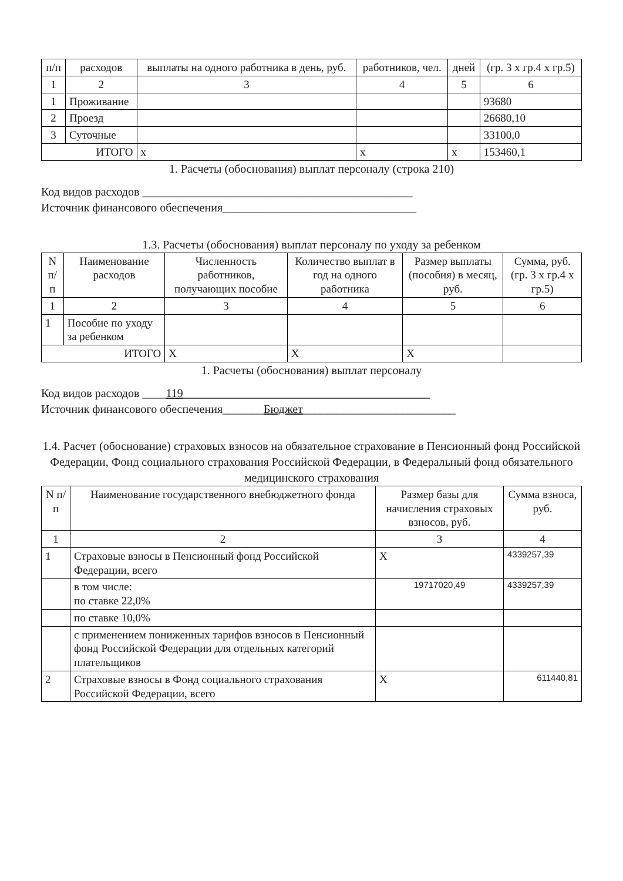| п/п | расходов | выплаты на одного работника в день, руб. | работников, чел. | дней | (гр. 3 х гр.4 х гр.5) |
| --- | --- | --- | --- | --- | --- |
| 1 | 2 | 3 | 4 | 5 | 6 |
| 1 | Проживание | | | | 93680 |
| 2 | Проезд | | | | 26680,10 |
| 3 | Суточные | | | | 33100,0 |
| ИТОГО | | х | х | х | 153460,1 |
1. Расчеты (обоснования) выплат персоналу (строка 210)
Код видов расходов ______________________________________________
Источник финансового обеспечения_________________________________
1.3. Расчеты (обоснования) выплат персоналу по уходу за ребенком
| N п/п | Наименование расходов | Численность работников, получающих пособие | Количество выплат в год на одного работника | Размер выплаты (пособия) в месяц, руб. | Сумма, руб. (гр. 3 х гр.4 х гр.5) |
| --- | --- | --- | --- | --- | --- |
| 1 | 2 | 3 | 4 | 5 | 6 |
| 1 | Пособие по уходу за ребенком | | | | |
| ИТОГО | | X | X | X | |
1. Расчеты (обоснования) выплат персоналу
Код видов расходов ____119__________________________________________
Источник финансового обеспечения_______Бюджет__________________________
1.4. Расчет (обоснование) страховых взносов на обязательное страхование в Пенсионный фонд Российской Федерации, Фонд социального страхования Российской Федерации, в Федеральный фонд обязательного медицинского страхования
| N п/п | Наименование государственного внебюджетного фонда | Размер базы для начисления страховых взносов, руб. | Сумма взноса, руб. |
| --- | --- | --- | --- |
| 1 | 2 | 3 | 4 |
| 1 | Страховые взносы в Пенсионный фонд Российской Федерации, всего | X | 4339257,39 |
| | в том числе: по ставке 22,0% | 19717020,49 | 4339257,39 |
| | по ставке 10,0% | | |
| | с применением пониженных тарифов взносов в Пенсионный фонд Российской Федерации для отдельных категорий плательщиков | | |
| 2 | Страховые взносы в Фонд социального страхования Российской Федерации, всего | X | 611440,81 |